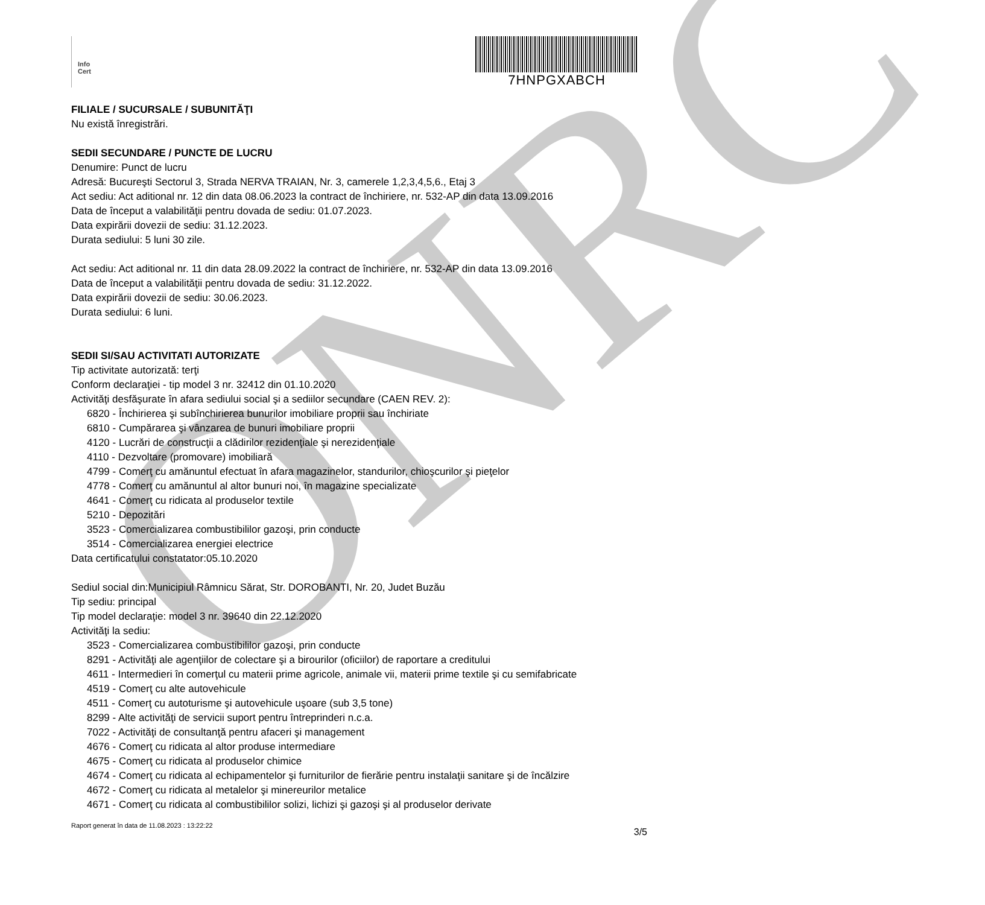ONRC
Info
Cert
7HNPGXABCH
FILIALE / SUCURSALE / SUBUNITĂŢI
Nu există înregistrări.
SEDII SECUNDARE / PUNCTE DE LUCRU
Denumire: Punct de lucru
Adresă: Bucureşti Sectorul 3, Strada NERVA TRAIAN, Nr. 3, camerele 1,2,3,4,5,6., Etaj 3
Act sediu: Act aditional nr. 12 din data 08.06.2023 la contract de închiriere, nr. 532-AP din data 13.09.2016
Data de început a valabilităţii pentru dovada de sediu: 01.07.2023.
Data expirării dovezii de sediu: 31.12.2023.
Durata sediului: 5 luni 30 zile.
Act sediu: Act aditional nr. 11 din data 28.09.2022 la contract de închiriere, nr. 532-AP din data 13.09.2016
Data de început a valabilităţii pentru dovada de sediu: 31.12.2022.
Data expirării dovezii de sediu: 30.06.2023.
Durata sediului: 6 luni.
SEDII SI/SAU ACTIVITATI AUTORIZATE
Tip activitate autorizată: terţi
Conform declaraţiei - tip model 3 nr. 32412 din 01.10.2020
Activităţi desfăşurate în afara sediului social şi a sediilor secundare (CAEN REV. 2):
6820 - Închirierea şi subînchirierea bunurilor imobiliare proprii sau închiriate
6810 - Cumpărarea şi vânzarea de bunuri imobiliare proprii
4120 - Lucrări de construcţii a clădirilor rezidenţiale şi nerezidenţiale
4110 - Dezvoltare (promovare) imobiliară
4799 - Comerţ cu amănuntul efectuat în afara magazinelor, standurilor, chioşcurilor şi pieţelor
4778 - Comerţ cu amănuntul al altor bunuri noi, în magazine specializate
4641 - Comerţ cu ridicata al produselor textile
5210 - Depozitări
3523 - Comercializarea combustibililor gazoşi, prin conducte
3514 - Comercializarea energiei electrice
Data certificatului constatator:05.10.2020
Sediul social din:Municipiul Râmnicu Sărat, Str. DOROBANTI, Nr. 20, Judet Buzău
Tip sediu: principal
Tip model declaraţie: model 3 nr. 39640 din 22.12.2020
Activităţi la sediu:
3523 - Comercializarea combustibililor gazoşi, prin conducte
8291 - Activităţi ale agenţiilor de colectare şi a birourilor (oficiilor) de raportare a creditului
4611 - Intermedieri în comerţul cu materii prime agricole, animale vii, materii prime textile şi cu semifabricate
4519 - Comerţ cu alte autovehicule
4511 - Comerţ cu autoturisme şi autovehicule uşoare (sub 3,5 tone)
8299 - Alte activităţi de servicii suport pentru întreprinderi n.c.a.
7022 - Activităţi de consultanţă pentru afaceri şi management
4676 - Comerţ cu ridicata al altor produse intermediare
4675 - Comerţ cu ridicata al produselor chimice
4674 - Comerţ cu ridicata al echipamentelor şi furniturilor de fierărie pentru instalaţii sanitare şi de încălzire
4672 - Comerţ cu ridicata al metalelor şi minereurilor metalice
4671 - Comerţ cu ridicata al combustibililor solizi, lichizi şi gazoşi şi al produselor derivate
Raport generat în data de 11.08.2023 : 13:22:22
3/5